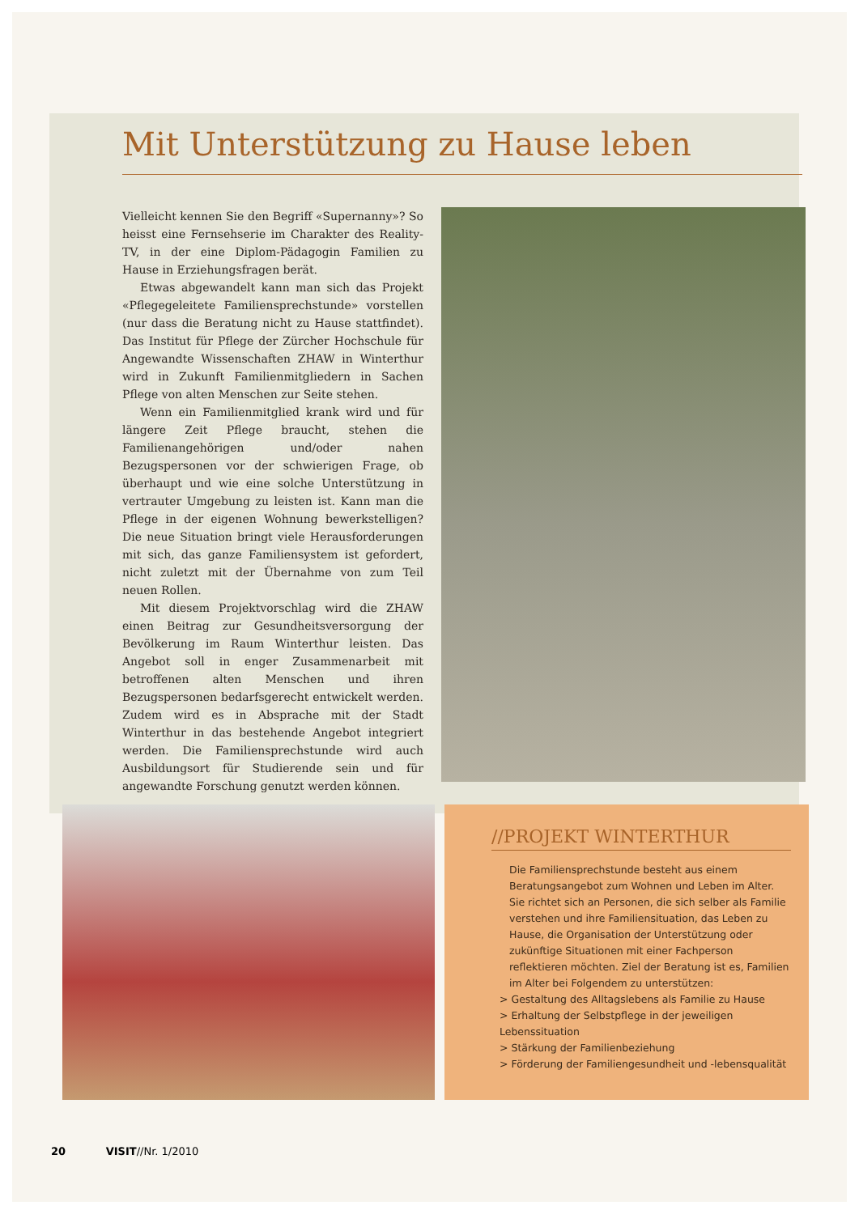Mit Unterstützung zu Hause leben
Vielleicht kennen Sie den Begriff «Supernanny»? So heisst eine Fernsehserie im Charakter des Reality-TV, in der eine Diplom-Pädagogin Familien zu Hause in Erziehungsfragen berät.
Etwas abgewandelt kann man sich das Projekt «Pflegegeleitete Familiensprechstunde» vorstellen (nur dass die Beratung nicht zu Hause stattfindet). Das Institut für Pflege der Zürcher Hochschule für Angewandte Wissenschaften ZHAW in Winterthur wird in Zukunft Familienmitgliedern in Sachen Pflege von alten Menschen zur Seite stehen.
Wenn ein Familienmitglied krank wird und für längere Zeit Pflege braucht, stehen die Familienangehörigen und/oder nahen Bezugspersonen vor der schwierigen Frage, ob überhaupt und wie eine solche Unterstützung in vertrauter Umgebung zu leisten ist. Kann man die Pflege in der eigenen Wohnung bewerkstelligen? Die neue Situation bringt viele Herausforderungen mit sich, das ganze Familiensystem ist gefordert, nicht zuletzt mit der Übernahme von zum Teil neuen Rollen.
Mit diesem Projektvorschlag wird die ZHAW einen Beitrag zur Gesundheitsversorgung der Bevölkerung im Raum Winterthur leisten. Das Angebot soll in enger Zusammenarbeit mit betroffenen alten Menschen und ihren Bezugspersonen bedarfsgerecht entwickelt werden. Zudem wird es in Absprache mit der Stadt Winterthur in das bestehende Angebot integriert werden. Die Familiensprechstunde wird auch Ausbildungsort für Studierende sein und für angewandte Forschung genutzt werden können.
//PROJEKT WINTERTHUR
Die Familiensprechstunde besteht aus einem Beratungsangebot zum Wohnen und Leben im Alter. Sie richtet sich an Personen, die sich selber als Familie verstehen und ihre Familiensituation, das Leben zu Hause, die Organisation der Unterstützung oder zukünftige Situationen mit einer Fachperson reflektieren möchten. Ziel der Beratung ist es, Familien im Alter bei Folgendem zu unterstützen:
> Gestaltung des Alltagslebens als Familie zu Hause
> Erhaltung der Selbstpflege in der jeweiligen Lebenssituation
> Stärkung der Familienbeziehung
> Förderung der Familiengesundheit und -lebensqualität
20 VISIT//Nr. 1/2010